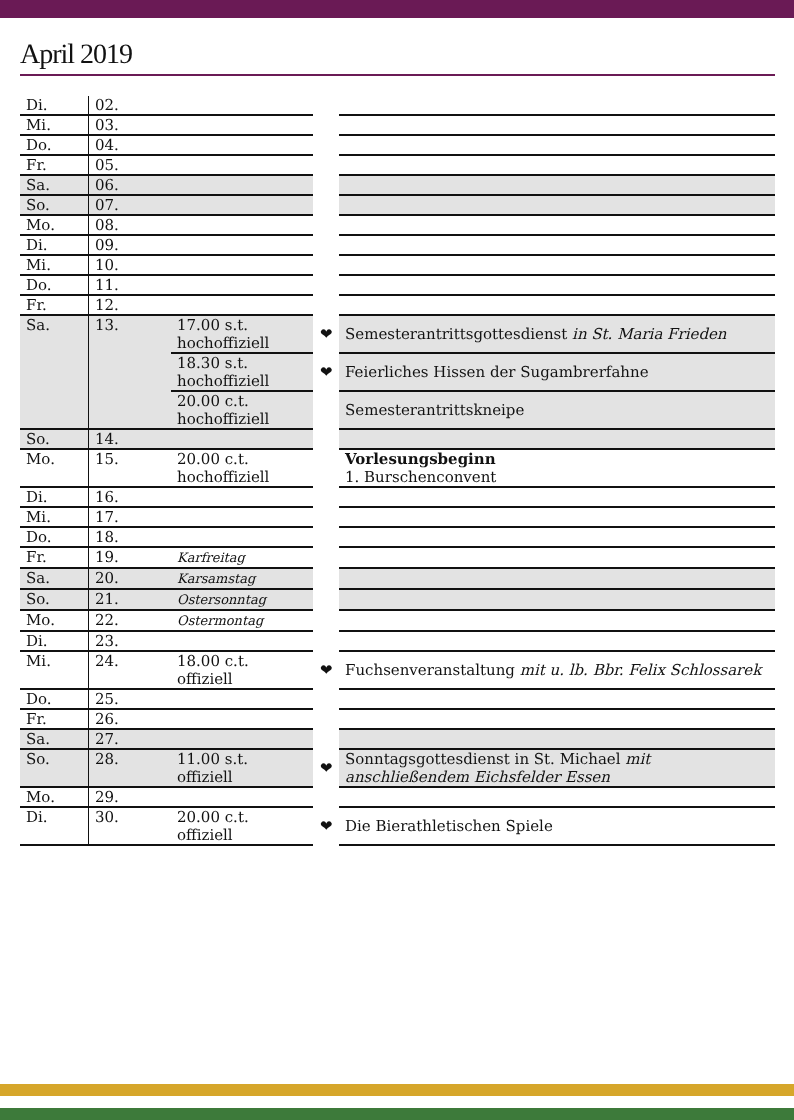April 2019
| Di. | 02. | | | |
| Mi. | 03. | | | |
| Do. | 04. | | | |
| Fr. | 05. | | | |
| Sa. | 06. | | | |
| So. | 07. | | | |
| Mo. | 08. | | | |
| Di. | 09. | | | |
| Mi. | 10. | | | |
| Do. | 11. | | | |
| Fr. | 12. | | | |
| Sa. | 13. | 17.00 s.t. hochoffiziell | ❤ | Semesterantrittsgottesdienst in St. Maria Frieden |
| | | 18.30 s.t. hochoffiziell | ❤ | Feierliches Hissen der Sugambrerfahne |
| | | 20.00 c.t. hochoffiziell | | Semesterantrittskneipe |
| So. | 14. | | | |
| Mo. | 15. | 20.00 c.t. hochoffiziell | | Vorlesungsbeginn 1. Burschenconvent |
| Di. | 16. | | | |
| Mi. | 17. | | | |
| Do. | 18. | | | |
| Fr. | 19. | Karfreitag | | |
| Sa. | 20. | Karsamstag | | |
| So. | 21. | Ostersonntag | | |
| Mo. | 22. | Ostermontag | | |
| Di. | 23. | | | |
| Mi. | 24. | 18.00 c.t. offiziell | ❤ | Fuchsenveranstaltung mit u. lb. Bbr. Felix Schlossarek |
| Do. | 25. | | | |
| Fr. | 26. | | | |
| Sa. | 27. | | | |
| So. | 28. | 11.00 s.t. offiziell | ❤ | Sonntagsgottesdienst in St. Michael mit anschließendem Eichsfelder Essen |
| Mo. | 29. | | | |
| Di. | 30. | 20.00 c.t. offiziell | ❤ | Die Bierathletischen Spiele |